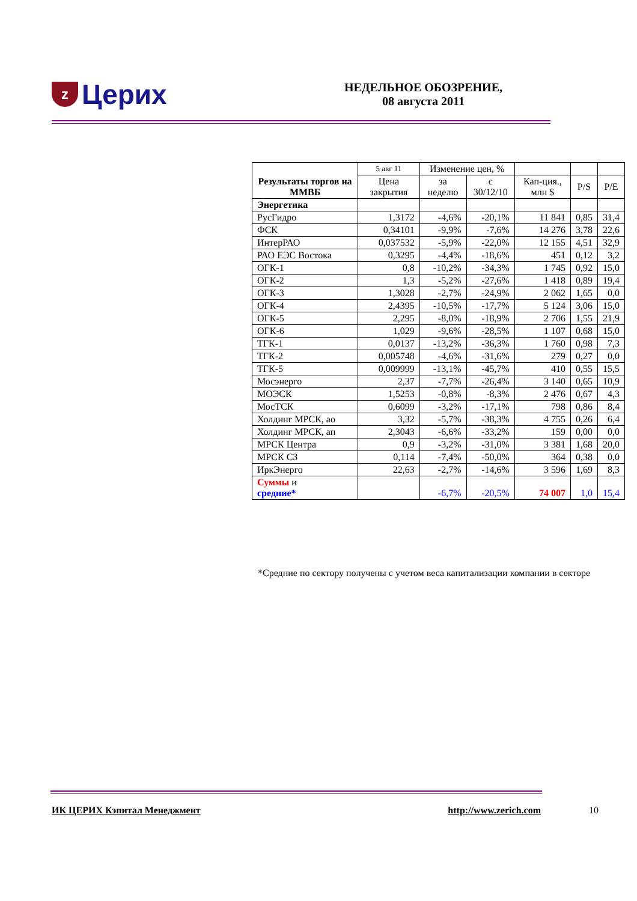z Церих
НЕДЕЛЬНОЕ ОБОЗРЕНИЕ,
08 августа 2011
| Результаты торгов на ММВБ | 5 авг 11 | Изменение цен, % | | | | |
| --- | --- | --- | --- | --- | --- | --- |
| | Цена закрытия | за неделю | с 30/12/10 | Кап-ция., млн $ | P/S | P/E |
| Энергетика | | | | | | |
| РусГидро | 1,3172 | -4,6% | -20,1% | 11 841 | 0,85 | 31,4 |
| ФСК | 0,34101 | -9,9% | -7,6% | 14 276 | 3,78 | 22,6 |
| ИнтерРАО | 0,037532 | -5,9% | -22,0% | 12 155 | 4,51 | 32,9 |
| РАО ЕЭС Востока | 0,3295 | -4,4% | -18,6% | 451 | 0,12 | 3,2 |
| ОГК-1 | 0,8 | -10,2% | -34,3% | 1 745 | 0,92 | 15,0 |
| ОГК-2 | 1,3 | -5,2% | -27,6% | 1 418 | 0,89 | 19,4 |
| ОГК-3 | 1,3028 | -2,7% | -24,9% | 2 062 | 1,65 | 0,0 |
| ОГК-4 | 2,4395 | -10,5% | -17,7% | 5 124 | 3,06 | 15,0 |
| ОГК-5 | 2,295 | -8,0% | -18,9% | 2 706 | 1,55 | 21,9 |
| ОГК-6 | 1,029 | -9,6% | -28,5% | 1 107 | 0,68 | 15,0 |
| ТГК-1 | 0,0137 | -13,2% | -36,3% | 1 760 | 0,98 | 7,3 |
| ТГК-2 | 0,005748 | -4,6% | -31,6% | 279 | 0,27 | 0,0 |
| ТГК-5 | 0,009999 | -13,1% | -45,7% | 410 | 0,55 | 15,5 |
| Мосэнерго | 2,37 | -7,7% | -26,4% | 3 140 | 0,65 | 10,9 |
| МОЭСК | 1,5253 | -0,8% | -8,3% | 2 476 | 0,67 | 4,3 |
| МосТСК | 0,6099 | -3,2% | -17,1% | 798 | 0,86 | 8,4 |
| Холдинг МРСК, ао | 3,32 | -5,7% | -38,3% | 4 755 | 0,26 | 6,4 |
| Холдинг МРСК, ап | 2,3043 | -6,6% | -33,2% | 159 | 0,00 | 0,0 |
| МРСК Центра | 0,9 | -3,2% | -31,0% | 3 381 | 1,68 | 20,0 |
| МРСК СЗ | 0,114 | -7,4% | -50,0% | 364 | 0,38 | 0,0 |
| ИркЭнерго | 22,63 | -2,7% | -14,6% | 3 596 | 1,69 | 8,3 |
| Суммы и средние* | | -6,7% | -20,5% | 74 007 | 1,0 | 15,4 |
*Средние по сектору получены с учетом веса капитализации компании в секторе
ИК ЦЕРИХ Кэпитал Менеджмент http://www.zerich.com 10